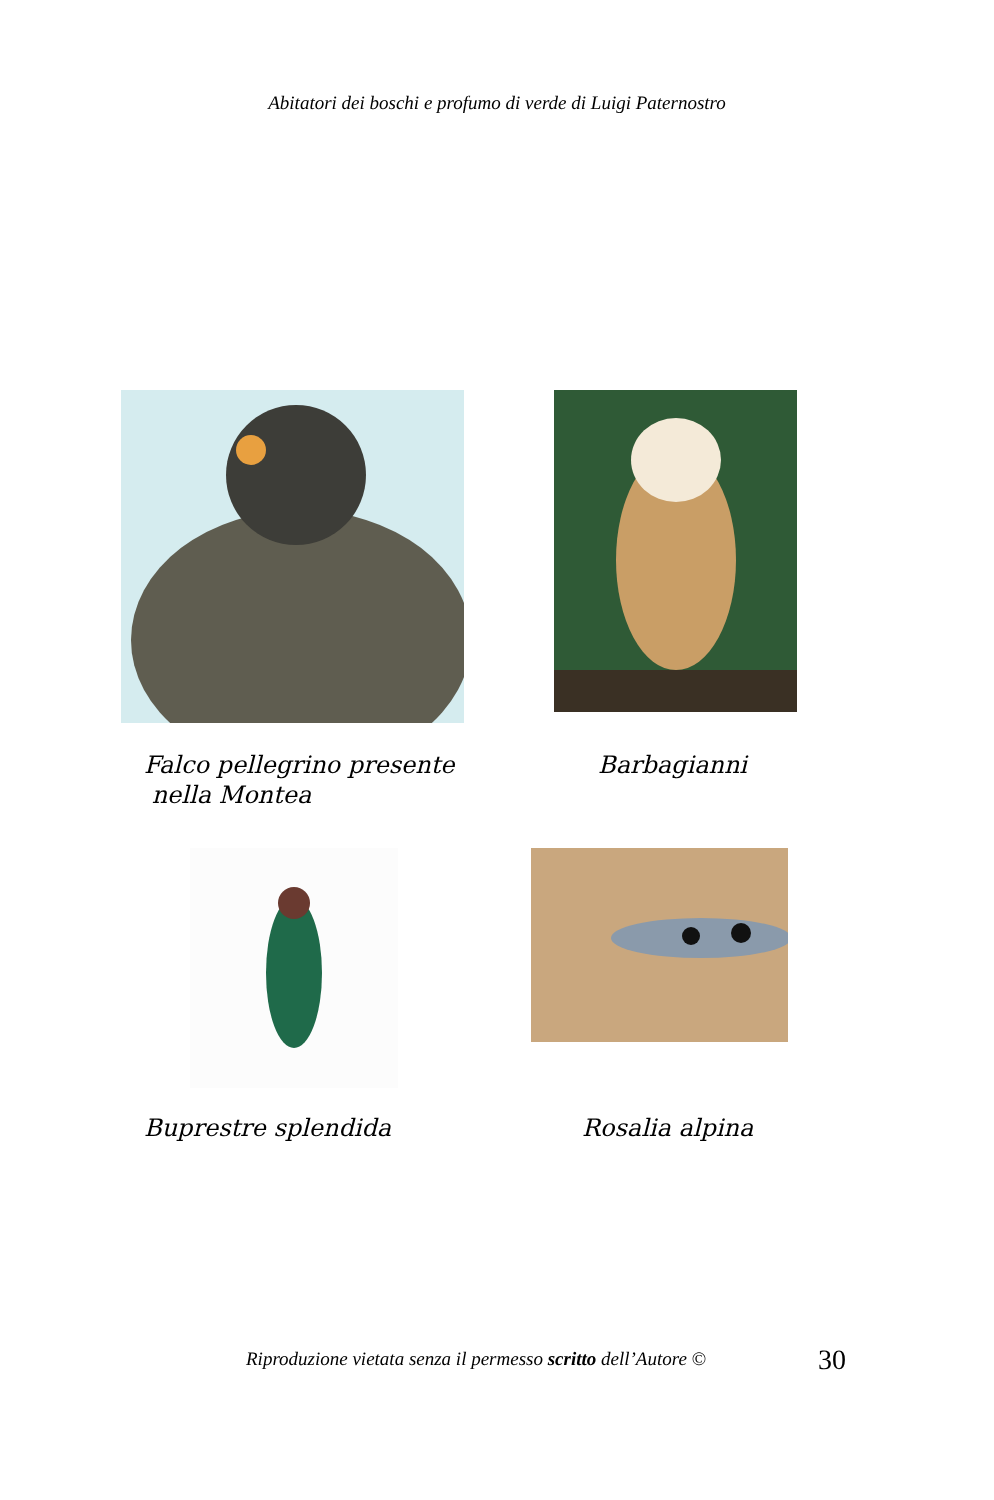Abitatori dei boschi e profumo di verde di Luigi Paternostro
Falco pellegrino presente
nella Montea
Barbagianni
Buprestre splendida Rosalia alpina
Riproduzione vietata senza il permesso scritto dell’Autore ©
30